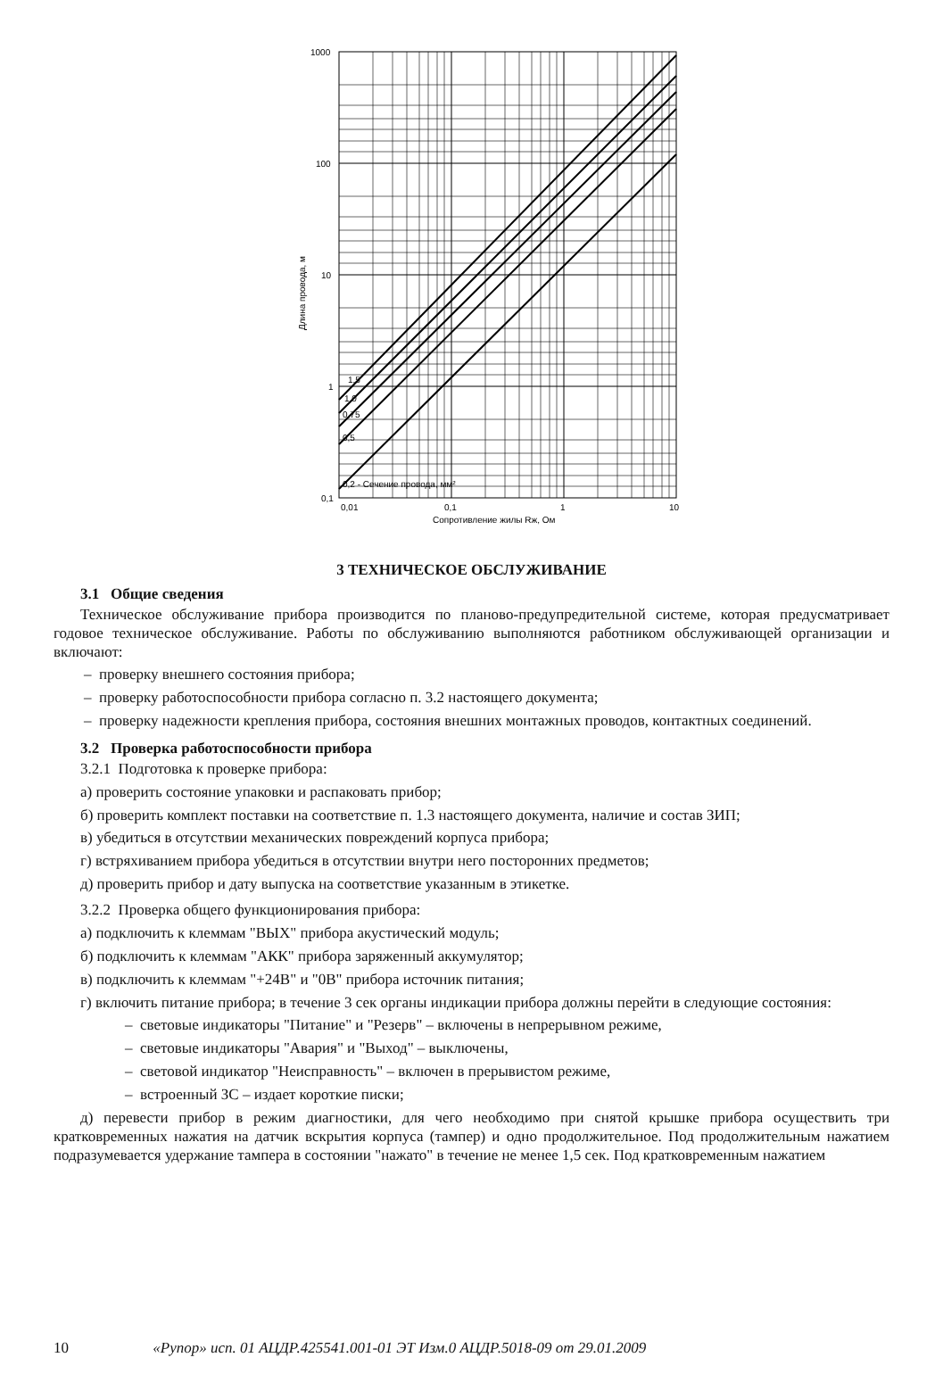1000
100
10
1
0,1
0,01
0,1
1
10
Сопротивление жилы Rж, Ом
1,5
1,0
0,75
0,5
0,2 - Сечение провода, мм²
Длина провода, м
3 ТЕХНИЧЕСКОЕ ОБСЛУЖИВАНИЕ
3.1 Общие сведения
Техническое обслуживание прибора производится по планово-предупредительной системе, которая предусматривает годовое техническое обслуживание. Работы по обслуживанию выполняются работником обслуживающей организации и включают:
– проверку внешнего состояния прибора;
– проверку работоспособности прибора согласно п. 3.2 настоящего документа;
– проверку надежности крепления прибора, состояния внешних монтажных проводов, контактных соединений.
3.2 Проверка работоспособности прибора
3.2.1 Подготовка к проверке прибора:
а) проверить состояние упаковки и распаковать прибор;
б) проверить комплект поставки на соответствие п. 1.3 настоящего документа, наличие и состав ЗИП;
в) убедиться в отсутствии механических повреждений корпуса прибора;
г) встряхиванием прибора убедиться в отсутствии внутри него посторонних предметов;
д) проверить прибор и дату выпуска на соответствие указанным в этикетке.
3.2.2 Проверка общего функционирования прибора:
а) подключить к клеммам "ВЫХ" прибора акустический модуль;
б) подключить к клеммам "АКК" прибора заряженный аккумулятор;
в) подключить к клеммам "+24В" и "0В" прибора источник питания;
г) включить питание прибора; в течение 3 сек органы индикации прибора должны перейти в следующие состояния:
– световые индикаторы "Питание" и "Резерв" – включены в непрерывном режиме,
– световые индикаторы "Авария" и "Выход" – выключены,
– световой индикатор "Неисправность" – включен в прерывистом режиме,
– встроенный ЗС – издает короткие писки;
д) перевести прибор в режим диагностики, для чего необходимо при снятой крышке прибора осуществить три кратковременных нажатия на датчик вскрытия корпуса (тампер) и одно продолжительное. Под продолжительным нажатием подразумевается удержание тампера в состоянии "нажато" в течение не менее 1,5 сек. Под кратковременным нажатием
10 «Рупор» исп. 01 АЦДР.425541.001-01 ЭТ Изм.0 АЦДР.5018-09 от 29.01.2009